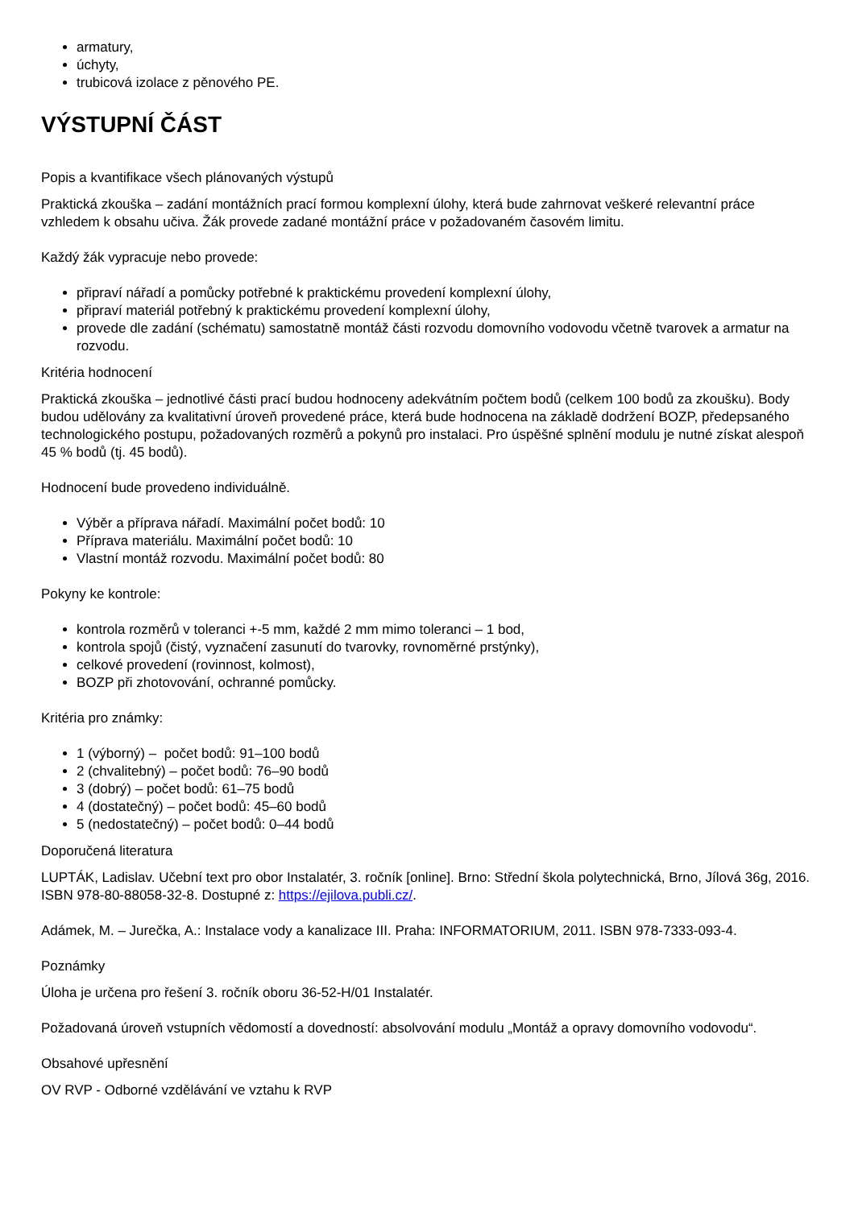armatury,
úchyty,
trubicová izolace z pěnového PE.
VÝSTUPNÍ ČÁST
Popis a kvantifikace všech plánovaných výstupů
Praktická zkouška – zadání montážních prací formou komplexní úlohy, která bude zahrnovat veškeré relevantní práce vzhledem k obsahu učiva. Žák provede zadané montážní práce v požadovaném časovém limitu.
Každý žák vypracuje nebo provede:
připraví nářadí a pomůcky potřebné k praktickému provedení komplexní úlohy,
připraví materiál potřebný k praktickému provedení komplexní úlohy,
provede dle zadání (schématu) samostatně montáž části rozvodu domovního vodovodu včetně tvarovek a armatur na rozvodu.
Kritéria hodnocení
Praktická zkouška – jednotlivé části prací budou hodnoceny adekvátním počtem bodů (celkem 100 bodů za zkoušku). Body budou udělovány za kvalitativní úroveň provedené práce, která bude hodnocena na základě dodržení BOZP, předepsaného technologického postupu, požadovaných rozměrů a pokynů pro instalaci. Pro úspěšné splnění modulu je nutné získat alespoň 45 % bodů (tj. 45 bodů).
Hodnocení bude provedeno individuálně.
Výběr a příprava nářadí. Maximální počet bodů: 10
Příprava materiálu. Maximální počet bodů: 10
Vlastní montáž rozvodu. Maximální počet bodů: 80
Pokyny ke kontrole:
kontrola rozměrů v toleranci +-5 mm, každé 2 mm mimo toleranci – 1 bod,
kontrola spojů (čistý, vyznačení zasunutí do tvarovky, rovnoměrné prstýnky),
celkové provedení (rovinnost, kolmost),
BOZP při zhotovování, ochranné pomůcky.
Kritéria pro známky:
1 (výborný) – počet bodů: 91–100 bodů
2 (chvalitebný) – počet bodů: 76–90 bodů
3 (dobrý) – počet bodů: 61–75 bodů
4 (dostatečný) – počet bodů: 45–60 bodů
5 (nedostatečný) – počet bodů: 0–44 bodů
Doporučená literatura
LUPTÁK, Ladislav. Učební text pro obor Instalatér, 3. ročník [online]. Brno: Střední škola polytechnická, Brno, Jílová 36g, 2016. ISBN 978-80-88058-32-8. Dostupné z: https://ejilova.publi.cz/.
Adámek, M. – Jurečka, A.: Instalace vody a kanalizace III. Praha: INFORMATORIUM, 2011. ISBN 978-7333-093-4.
Poznámky
Úloha je určena pro řešení 3. ročník oboru 36-52-H/01 Instalatér.
Požadovaná úroveň vstupních vědomostí a dovedností: absolvování modulu „Montáž a opravy domovního vodovodu“.
Obsahové upřesnění
OV RVP - Odborné vzdělávání ve vztahu k RVP